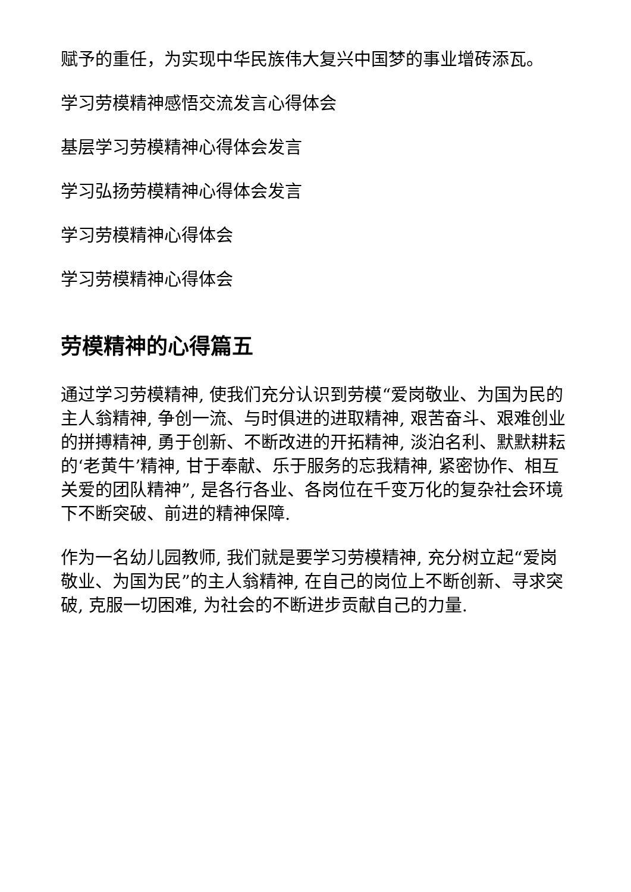赋予的重任，为实现中华民族伟大复兴中国梦的事业增砖添瓦。
学习劳模精神感悟交流发言心得体会
基层学习劳模精神心得体会发言
学习弘扬劳模精神心得体会发言
学习劳模精神心得体会
学习劳模精神心得体会
劳模精神的心得篇五
通过学习劳模精神, 使我们充分认识到劳模“爱岗敬业、为国为民的主人翁精神, 争创一流、与时俱进的进取精神, 艰苦奋斗、艰难创业的拼搏精神, 勇于创新、不断改进的开拓精神, 淡泊名利、默默耕耘的‘老黄牛’精神, 甘于奉献、乐于服务的忘我精神, 紧密协作、相互关爱的团队精神”, 是各行各业、各岗位在千变万化的复杂社会环境下不断突破、前进的精神保障.
作为一名幼儿园教师, 我们就是要学习劳模精神, 充分树立起“爱岗敬业、为国为民”的主人翁精神, 在自己的岗位上不断创新、寻求突破, 克服一切困难, 为社会的不断进步贡献自己的力量.